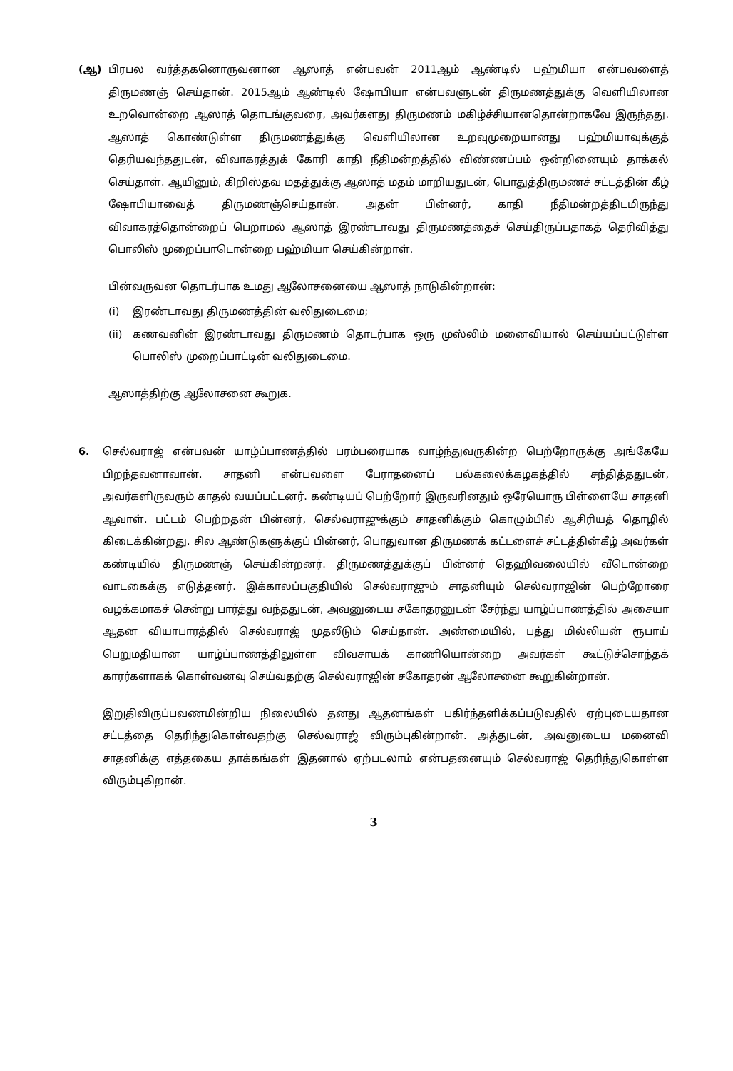(ஆ) பிரபல வர்த்தகனொருவனான ஆஸாத் என்பவன் 2011ஆம் ஆண்டில் பஹ்மியா என்பவளைத் திருமணஞ் செய்தான். 2015ஆம் ஆண்டில் ஷோபியா என்பவளுடன் திருமணத்துக்கு வெளியிலான உறவொன்றை ஆஸாத் தொடங்குவரை, அவர்களது திருமணம் மகிழ்ச்சியானதொன்றாகவே இருந்தது. ஆஸாத் கொண்டுள்ள திருமணத்துக்கு வெளியிலான உறவுமுறையானது பஹ்மியாவுக்குத் தெரியவந்ததுடன், விவாகரத்துக் கோரி காதி நீதிமன்றத்தில் விண்ணப்பம் ஒன்றினையும் தாக்கல் செய்தாள். ஆயினும், கிறிஸ்தவ மதத்துக்கு ஆஸாத் மதம் மாறியதுடன், பொதுத்திருமணச் சட்டத்தின் கீழ் ஷோபியாவைத் திருமணஞ்செய்தான். அதன் பின்னர், காதி நீதிமன்றத்திடமிருந்து விவாகரத்தொன்றைப் பெறாமல் ஆஸாத் இரண்டாவது திருமணத்தைச் செய்திருப்பதாகத் தெரிவித்து பொலிஸ் முறைப்பாடொன்றை பஹ்மியா செய்கின்றாள்.
பின்வருவன தொடர்பாக உமது ஆலோசனையை ஆஸாத் நாடுகின்றான்:
(i) இரண்டாவது திருமணத்தின் வலிதுடைமை;
(ii) கணவனின் இரண்டாவது திருமணம் தொடர்பாக ஒரு முஸ்லிம் மனைவியால் செய்யப்பட்டுள்ள பொலிஸ் முறைப்பாட்டின் வலிதுடைமை.
ஆஸாத்திற்கு ஆலோசனை கூறுக.
6. செல்வராஜ் என்பவன் யாழ்ப்பாணத்தில் பரம்பரையாக வாழ்ந்துவருகின்ற பெற்றோருக்கு அங்கேயே பிறந்தவனாவான். சாதனி என்பவளை பேராதனைப் பல்கலைக்கழகத்தில் சந்தித்ததுடன், அவர்களிருவரும் காதல் வயப்பட்டனர். கண்டியப் பெற்றோர் இருவரினதும் ஒரேயொரு பிள்ளையே சாதனி ஆவாள். பட்டம் பெற்றதன் பின்னர், செல்வராஜுக்கும் சாதனிக்கும் கொழும்பில் ஆசிரியத் தொழில் கிடைக்கின்றது. சில ஆண்டுகளுக்குப் பின்னர், பொதுவான திருமணக் கட்டளைச் சட்டத்தின்கீழ் அவர்கள் கண்டியில் திருமணஞ் செய்கின்றனர். திருமணத்துக்குப் பின்னர் தெஹிவலையில் வீடொன்றை வாடகைக்கு எடுத்தனர். இக்காலப்பகுதியில் செல்வராஜும் சாதனியும் செல்வராஜின் பெற்றோரை வழக்கமாகச் சென்று பார்த்து வந்ததுடன், அவனுடைய சகோதரனுடன் சேர்ந்து யாழ்ப்பாணத்தில் அசையா ஆதன வியாபாரத்தில் செல்வராஜ் முதலீடும் செய்தான். அண்மையில், பத்து மில்லியன் ரூபாய் பெறுமதியான யாழ்ப்பாணத்திலுள்ள விவசாயக் காணியொன்றை அவர்கள் கூட்டுச்சொந்தக் காரர்களாகக் கொள்வனவு செய்வதற்கு செல்வராஜின் சகோதரன் ஆலோசனை கூறுகின்றான்.
இறுதிவிருப்பவணமின்றிய நிலையில் தனது ஆதனங்கள் பகிர்ந்தளிக்கப்படுவதில் ஏற்புடையதான சட்டத்தை தெரிந்துகொள்வதற்கு செல்வராஜ் விரும்புகின்றான். அத்துடன், அவனுடைய மனைவி சாதனிக்கு எத்தகைய தாக்கங்கள் இதனால் ஏற்படலாம் என்பதனையும் செல்வராஜ் தெரிந்துகொள்ள விரும்புகிறான்.
3